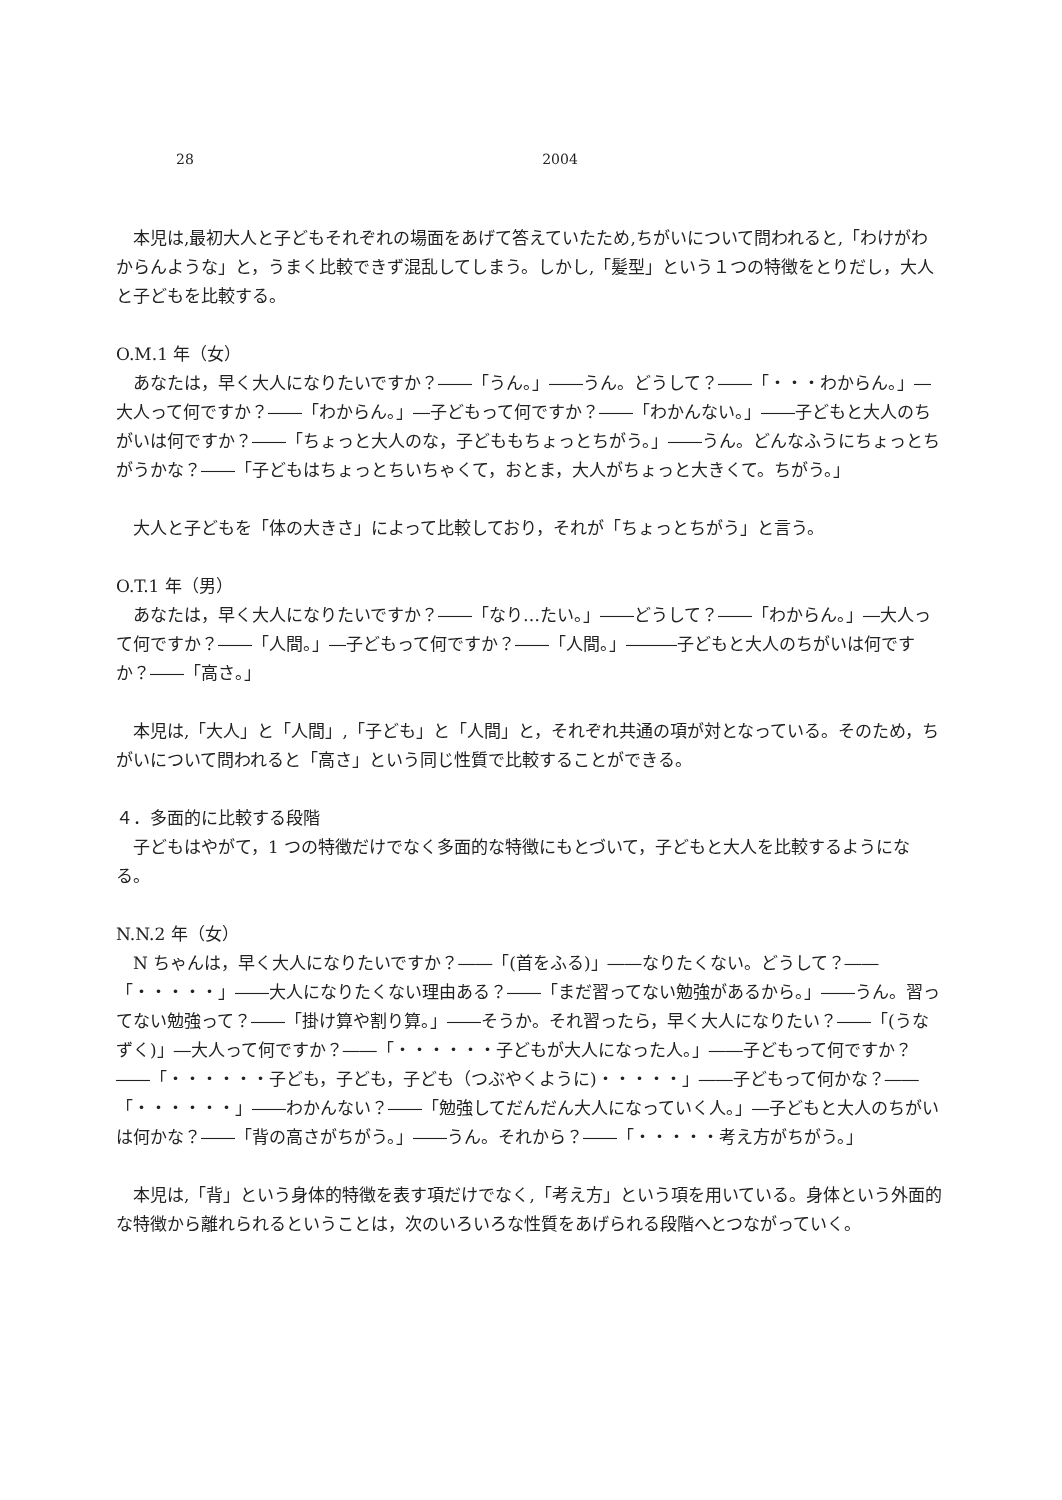28 2004
本児は,最初大人と子どもそれぞれの場面をあげて答えていたため,ちがいについて問われると,「わけがわからんような」と，うまく比較できず混乱してしまう。しかし,「髪型」という１つの特徴をとりだし，大人と子どもを比較する。
O.M.1 年（女）
あなたは，早く大人になりたいですか？――「うん。」――うん。どうして？――「・・・わからん。」―大人って何ですか？――「わからん。」―子どもって何ですか？――「わかんない。」――子どもと大人のちがいは何ですか？――「ちょっと大人のな，子どももちょっとちがう。」――うん。どんなふうにちょっとちがうかな？――「子どもはちょっとちいちゃくて，おとま，大人がちょっと大きくて。ちがう。」
大人と子どもを「体の大きさ」によって比較しており，それが「ちょっとちがう」と言う。
O.T.1 年（男）
あなたは，早く大人になりたいですか？――「なり…たい。」――どうして？――「わからん。」―大人って何ですか？――「人間。」―子どもって何ですか？――「人間。」―――子どもと大人のちがいは何ですか？――「高さ。」
本児は,「大人」と「人間」,「子ども」と「人間」と，それぞれ共通の項が対となっている。そのため，ちがいについて問われると「高さ」という同じ性質で比較することができる。
４．多面的に比較する段階
子どもはやがて，1 つの特徴だけでなく多面的な特徴にもとづいて，子どもと大人を比較するようになる。
N.N.2 年（女）
N ちゃんは，早く大人になりたいですか？――「(首をふる)」――なりたくない。どうして？――「・・・・・」――大人になりたくない理由ある？――「まだ習ってない勉強があるから。」――うん。習ってない勉強って？――「掛け算や割り算。」――そうか。それ習ったら，早く大人になりたい？――「(うなずく)」―大人って何ですか？――「・・・・・・子どもが大人になった人。」――子どもって何ですか？――「・・・・・・子ども，子ども，子ども（つぶやくように)・・・・・」――子どもって何かな？――「・・・・・・」――わかんない？――「勉強してだんだん大人になっていく人。」―子どもと大人のちがいは何かな？――「背の高さがちがう。」――うん。それから？――「・・・・・考え方がちがう。」
本児は,「背」という身体的特徴を表す項だけでなく,「考え方」という項を用いている。身体という外面的な特徴から離れられるということは，次のいろいろな性質をあげられる段階へとつながっていく。